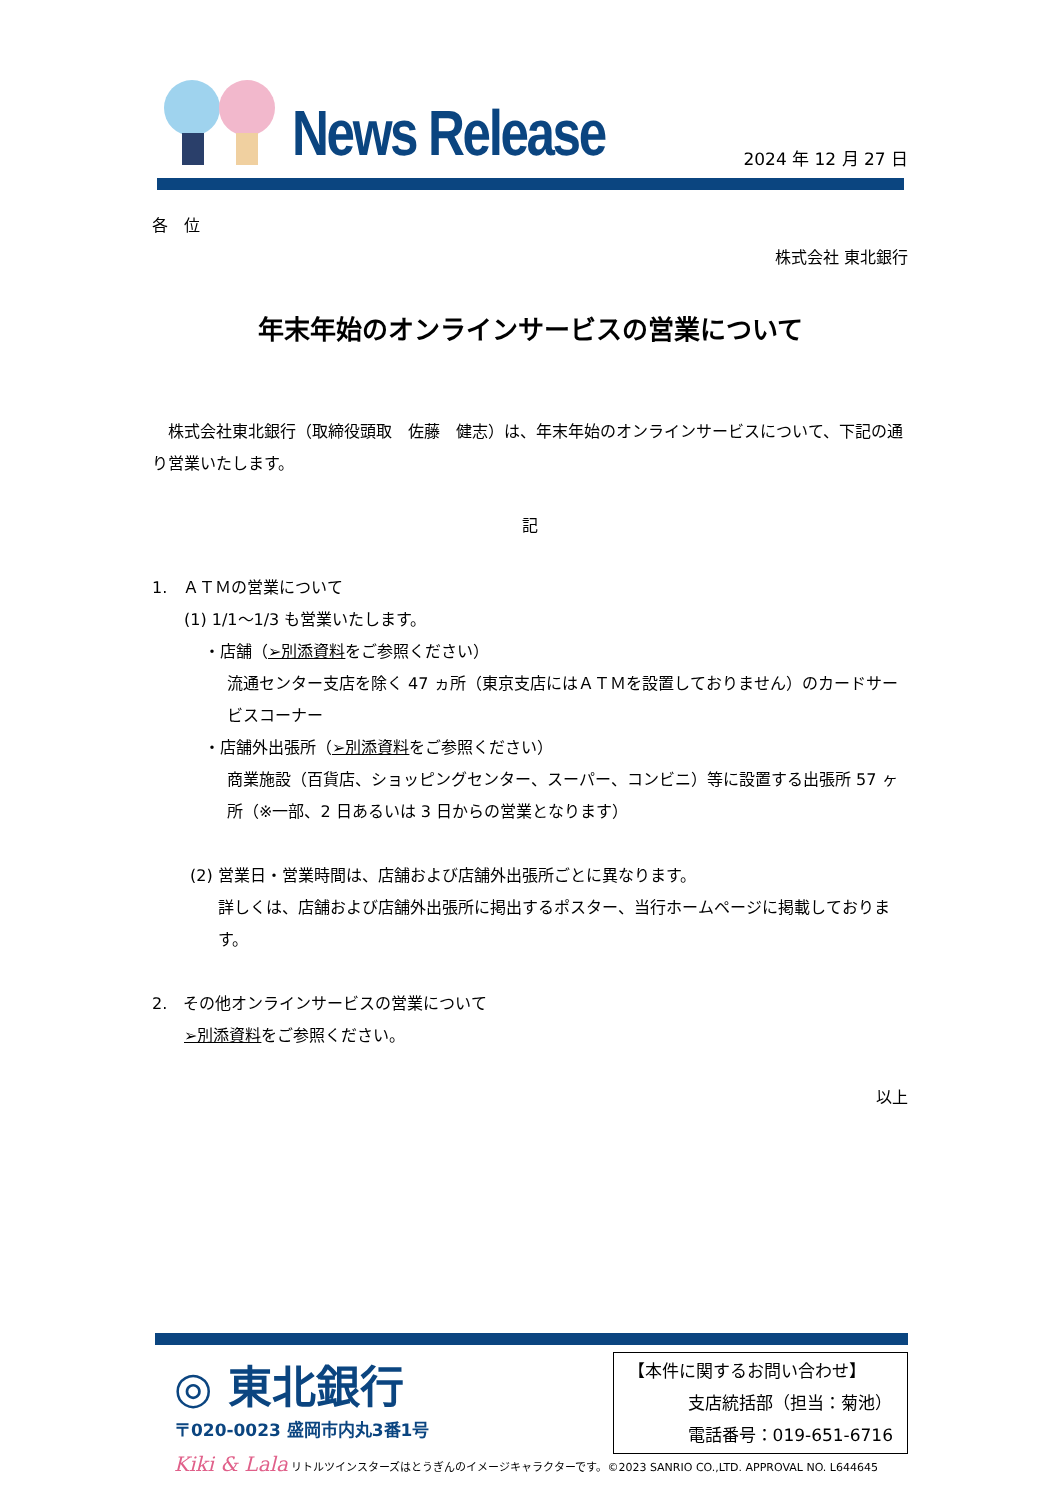News Release
2024 年 12 月 27 日
各　位
株式会社 東北銀行
年末年始のオンラインサービスの営業について
　株式会社東北銀行（取締役頭取　佐藤　健志）は、年末年始のオンラインサービスについて、下記の通り営業いたします。
記
1.　ＡＴＭの営業について
(1) 1/1～1/3 も営業いたします。
・店舗（➢別添資料をご参照ください）
流通センター支店を除く 47 ヵ所（東京支店にはＡＴＭを設置しておりません）のカードサービスコーナー
・店舗外出張所（➢別添資料をご参照ください）
商業施設（百貨店、ショッピングセンター、スーパー、コンビニ）等に設置する出張所 57 ヶ所（※一部、2 日あるいは 3 日からの営業となります）
(2) 営業日・営業時間は、店舗および店舗外出張所ごとに異なります。
詳しくは、店舗および店舗外出張所に掲出するポスター、当行ホームページに掲載しております。
2.　その他オンラインサービスの営業について
➢別添資料をご参照ください。
以上
◎ 東北銀行
〒020-0023 盛岡市内丸3番1号
【本件に関するお問い合わせ】
支店統括部（担当：菊池）
電話番号：019-651-6716
Kiki & Lala リトルツインスターズはとうぎんのイメージキャラクターです。©2023 SANRIO CO.,LTD. APPROVAL NO. L644645